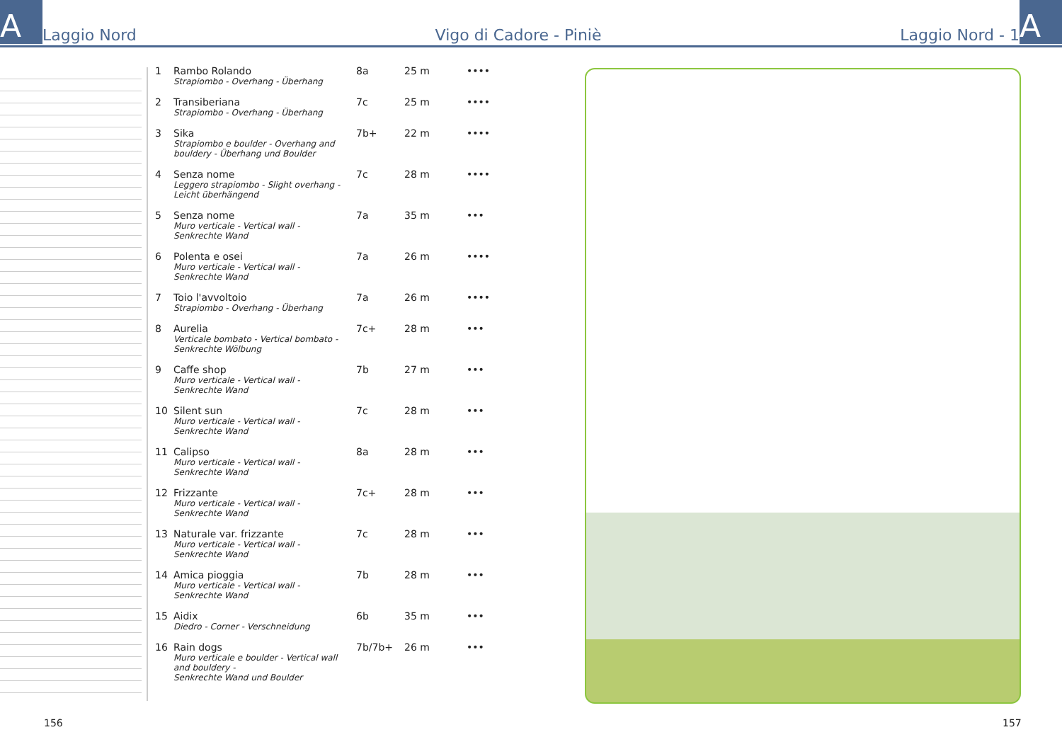A Laggio Nord
Vigo di Cadore - Piniè
Laggio Nord - 1 A
| 1 | Rambo Rolando Strapiombo - Overhang - Überhang | 8a | 25 m | •••• |
| 2 | Transiberiana Strapiombo - Overhang - Überhang | 7c | 25 m | •••• |
| 3 | Sika Strapiombo e boulder - Overhang and bouldery - Überhang und Boulder | 7b+ | 22 m | •••• |
| 4 | Senza nome Leggero strapiombo - Slight overhang - Leicht überhängend | 7c | 28 m | •••• |
| 5 | Senza nome Muro verticale - Vertical wall - Senkrechte Wand | 7a | 35 m | ••• |
| 6 | Polenta e osei Muro verticale - Vertical wall - Senkrechte Wand | 7a | 26 m | •••• |
| 7 | Toio l'avvoltoio Strapiombo - Overhang - Überhang | 7a | 26 m | •••• |
| 8 | Aurelia Verticale bombato - Vertical bombato - Senkrechte Wölbung | 7c+ | 28 m | ••• |
| 9 | Caffe shop Muro verticale - Vertical wall - Senkrechte Wand | 7b | 27 m | ••• |
| 10 | Silent sun Muro verticale - Vertical wall - Senkrechte Wand | 7c | 28 m | ••• |
| 11 | Calipso Muro verticale - Vertical wall - Senkrechte Wand | 8a | 28 m | ••• |
| 12 | Frizzante Muro verticale - Vertical wall - Senkrechte Wand | 7c+ | 28 m | ••• |
| 13 | Naturale var. frizzante Muro verticale - Vertical wall - Senkrechte Wand | 7c | 28 m | ••• |
| 14 | Amica pioggia Muro verticale - Vertical wall - Senkrechte Wand | 7b | 28 m | ••• |
| 15 | Aidix Diedro - Corner - Verschneidung | 6b | 35 m | ••• |
| 16 | Rain dogs Muro verticale e boulder - Vertical wall and bouldery - Senkrechte Wand und Boulder | 7b/7b+ | 26 m | ••• |
156 157